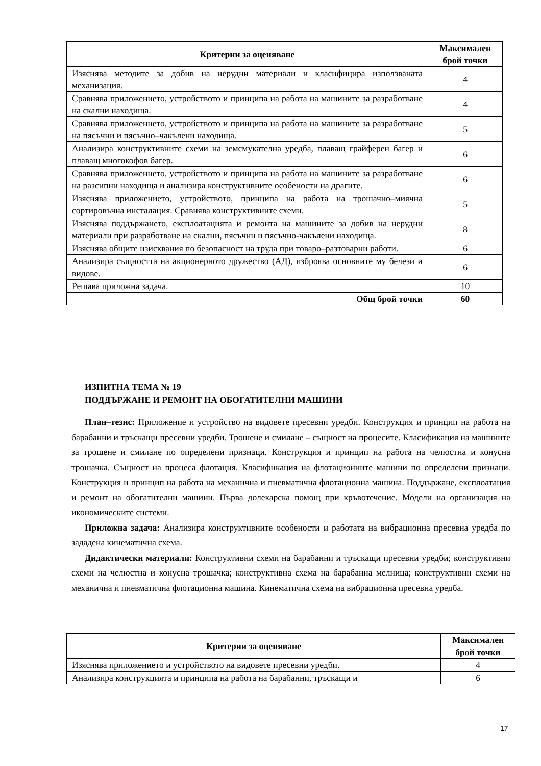| Критерии за оценяване | Максимален брой точки |
| --- | --- |
| Изяснява методите за добив на нерудни материали и класифицира използваната механизация. | 4 |
| Сравнява приложението, устройството и принципа на работа на машините за разработване на скални находища. | 4 |
| Сравнява приложението, устройството и принципа на работа на машините за разработване на пясъчни и пясъчно–чакълени находища. | 5 |
| Анализира конструктивните схеми на земсмукателна уредба, плаващ грайферен багер и плаващ многокофов багер. | 6 |
| Сравнява приложението, устройството и принципа на работа на машините за разработване на разсипни находища и анализира конструктивните особености на драгите. | 6 |
| Изяснява приложението, устройството, принципа на работа на трошачно–миячна сортировъчна инсталация. Сравнява конструктивните схеми. | 5 |
| Изяснява поддържането, експлоатацията и ремонта на машините за добив на нерудни материали при разработване на скални, пясъчни и пясъчно-чакълени находища. | 8 |
| Изяснява общите изисквания по безопасност на труда при товаро–разтоварни работи. | 6 |
| Анализира същността на акционерното дружество (АД), изброява основните му белези и видове. | 6 |
| Решава приложна задача. | 10 |
| Общ брой точки | 60 |
ИЗПИТНА ТЕМА № 19
ПОДДЪРЖАНЕ И РЕМОНТ НА ОБОГАТИТЕЛНИ МАШИНИ
План–тезис: Приложение и устройство на видовете пресевни уредби. Конструкция и принцип на работа на барабанни и тръскащи пресевни уредби. Трошене и смилане – същност на процесите. Класификация на машините за трошене и смилане по определени признаци. Конструкция и принцип на работа на челюстна и конусна трошачка. Същност на процеса флотация. Класификация на флотационните машини по определени признаци. Конструкция и принцип на работа на механична и пневматична флотационна машина. Поддържане, експлоатация и ремонт на обогатителни машини. Първа долекарска помощ при кръвотечение. Модели на организация на икономическите системи.
Приложна задача: Анализира конструктивните особености и работата на вибрационна пресевна уредба по зададена кинематична схема.
Дидактически материали: Конструктивни схеми на барабанни и тръскащи пресевни уредби; конструктивни схеми на челюстна и конусна трошачка; конструктивна схема на барабанна мелница; конструктивни схеми на механична и пневматична флотационна машина. Кинематична схема на вибрационна пресевна уредба.
| Критерии за оценяване | Максимален брой точки |
| --- | --- |
| Изяснява приложението и устройството на видовете пресевни уредби. | 4 |
| Анализира конструкцията и принципа на работа на барабанни, тръскащи и | 6 |
17